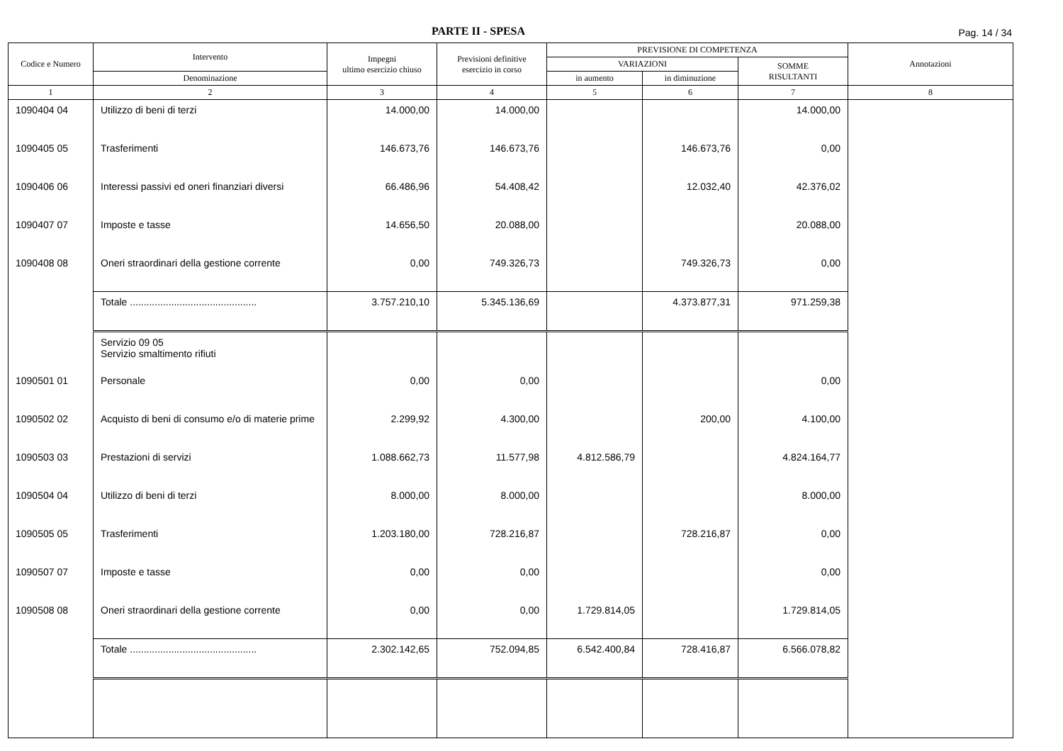PARTE II - SPESA
Pag. 14 / 34
| Codice e Numero | Intervento | Impegni ultimo esercizio chiuso | Previsioni definitive esercizio in corso | PREVISIONE DI COMPETENZA | | | Annotazioni |
| --- | --- | --- | --- | --- | --- | --- | --- |
| | | | | VARIAZIONI | | SOMME RISULTANTI | |
| | Denominazione | | | in aumento | in diminuzione | | |
| 1 | 2 | 3 | 4 | 5 | 6 | 7 | 8 |
| 1090404 04 | Utilizzo di beni di terzi | 14.000,00 | 14.000,00 | | | 14.000,00 | |
| 1090405 05 | Trasferimenti | 146.673,76 | 146.673,76 | | 146.673,76 | 0,00 | |
| 1090406 06 | Interessi passivi ed oneri finanziari diversi | 66.486,96 | 54.408,42 | | 12.032,40 | 42.376,02 | |
| 1090407 07 | Imposte e tasse | 14.656,50 | 20.088,00 | | | 20.088,00 | |
| 1090408 08 | Oneri straordinari della gestione corrente | 0,00 | 749.326,73 | | 749.326,73 | 0,00 | |
| | Totale .............................................. | 3.757.210,10 | 5.345.136,69 | | 4.373.877,31 | 971.259,38 | |
| | Servizio 09 05 Servizio smaltimento rifiuti | | | | | | |
| 1090501 01 | Personale | 0,00 | 0,00 | | | 0,00 | |
| 1090502 02 | Acquisto di beni di consumo e/o di materie prime | 2.299,92 | 4.300,00 | | 200,00 | 4.100,00 | |
| 1090503 03 | Prestazioni di servizi | 1.088.662,73 | 11.577,98 | 4.812.586,79 | | 4.824.164,77 | |
| 1090504 04 | Utilizzo di beni di terzi | 8.000,00 | 8.000,00 | | | 8.000,00 | |
| 1090505 05 | Trasferimenti | 1.203.180,00 | 728.216,87 | | 728.216,87 | 0,00 | |
| 1090507 07 | Imposte e tasse | 0,00 | 0,00 | | | 0,00 | |
| 1090508 08 | Oneri straordinari della gestione corrente | 0,00 | 0,00 | 1.729.814,05 | | 1.729.814,05 | |
| | Totale .............................................. | 2.302.142,65 | 752.094,85 | 6.542.400,84 | 728.416,87 | 6.566.078,82 | |